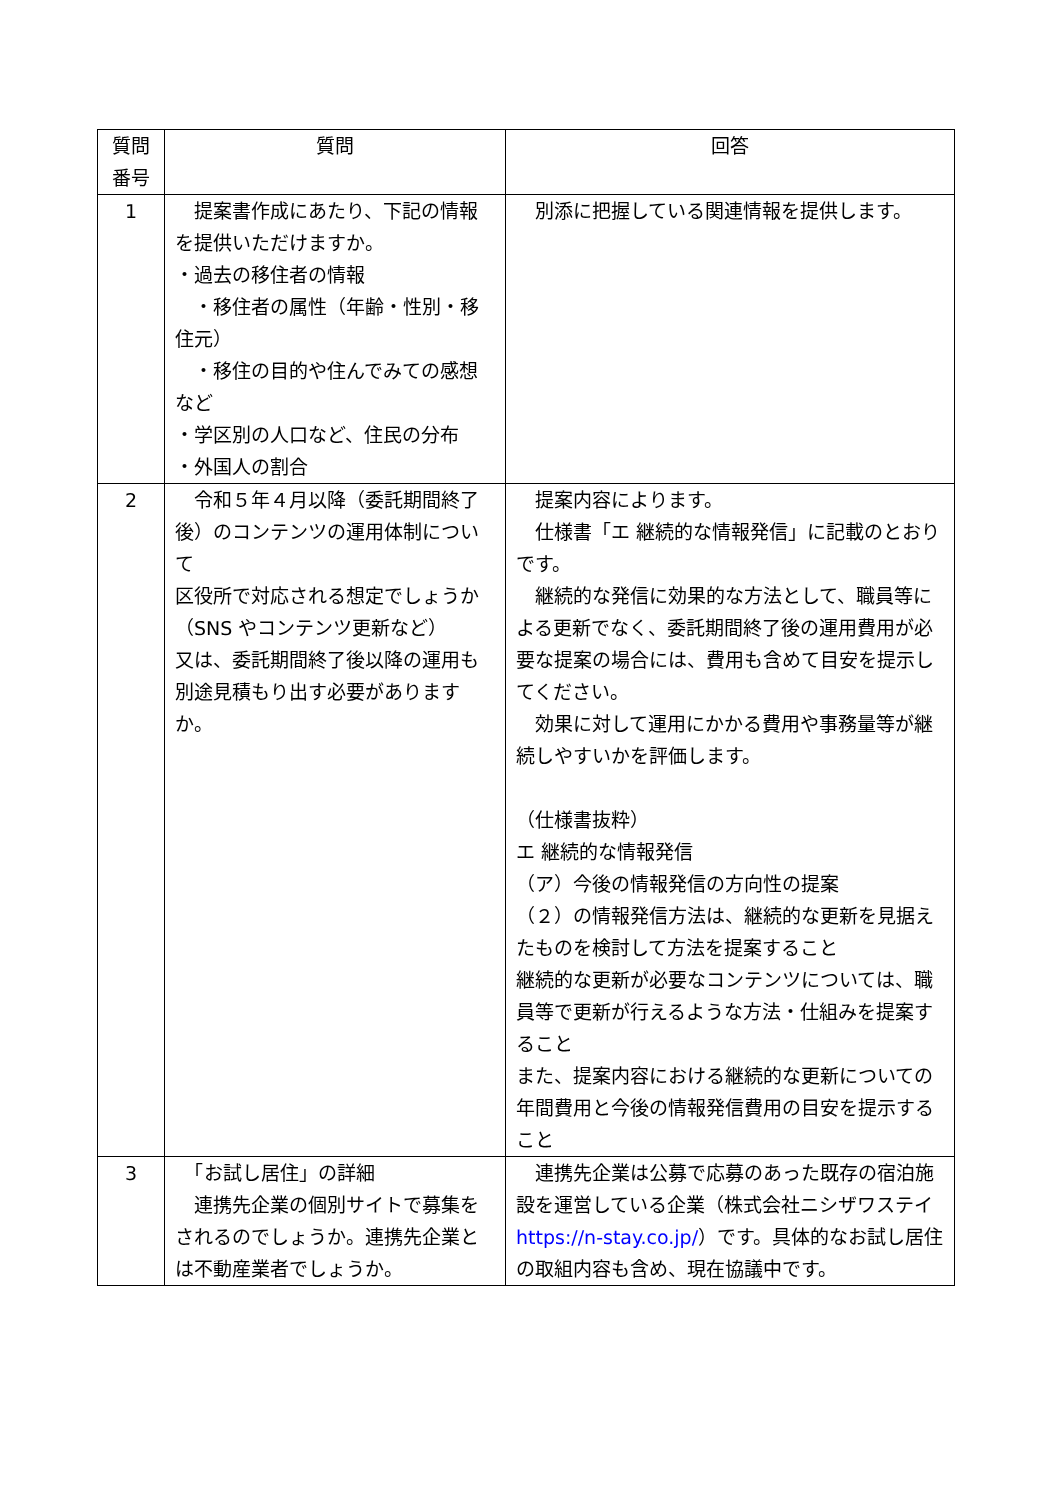| 質問 番号 | 質問 | 回答 |
| --- | --- | --- |
| 1 | 提案書作成にあたり、下記の情報を提供いただけますか。 ・過去の移住者の情報 ・移住者の属性（年齢・性別・移住元） ・移住の目的や住んでみての感想など ・学区別の人口など、住民の分布 ・外国人の割合 | 別添に把握している関連情報を提供します。 |
| 2 | 令和５年４月以降（委託期間終了後）のコンテンツの運用体制について 区役所で対応される想定でしょうか（SNS やコンテンツ更新など） 又は、委託期間終了後以降の運用も別途見積もり出す必要がありますか。 | 提案内容によります。 仕様書「エ 継続的な情報発信」に記載のとおりです。 継続的な発信に効果的な方法として、職員等による更新でなく、委託期間終了後の運用費用が必要な提案の場合には、費用も含めて目安を提示してください。 効果に対して運用にかかる費用や事務量等が継続しやすいかを評価します。 （仕様書抜粋） エ 継続的な情報発信 （ア）今後の情報発信の方向性の提案 （２）の情報発信方法は、継続的な更新を見据えたものを検討して方法を提案すること 継続的な更新が必要なコンテンツについては、職員等で更新が行えるような方法・仕組みを提案すること また、提案内容における継続的な更新についての年間費用と今後の情報発信費用の目安を提示すること |
| 3 | 「お試し居住」の詳細 連携先企業の個別サイトで募集をされるのでしょうか。連携先企業とは不動産業者でしょうか。 | 連携先企業は公募で応募のあった既存の宿泊施設を運営している企業（株式会社ニシザワステイ https://n-stay.co.jp/ ）です。具体的なお試し居住の取組内容も含め、現在協議中です。 |